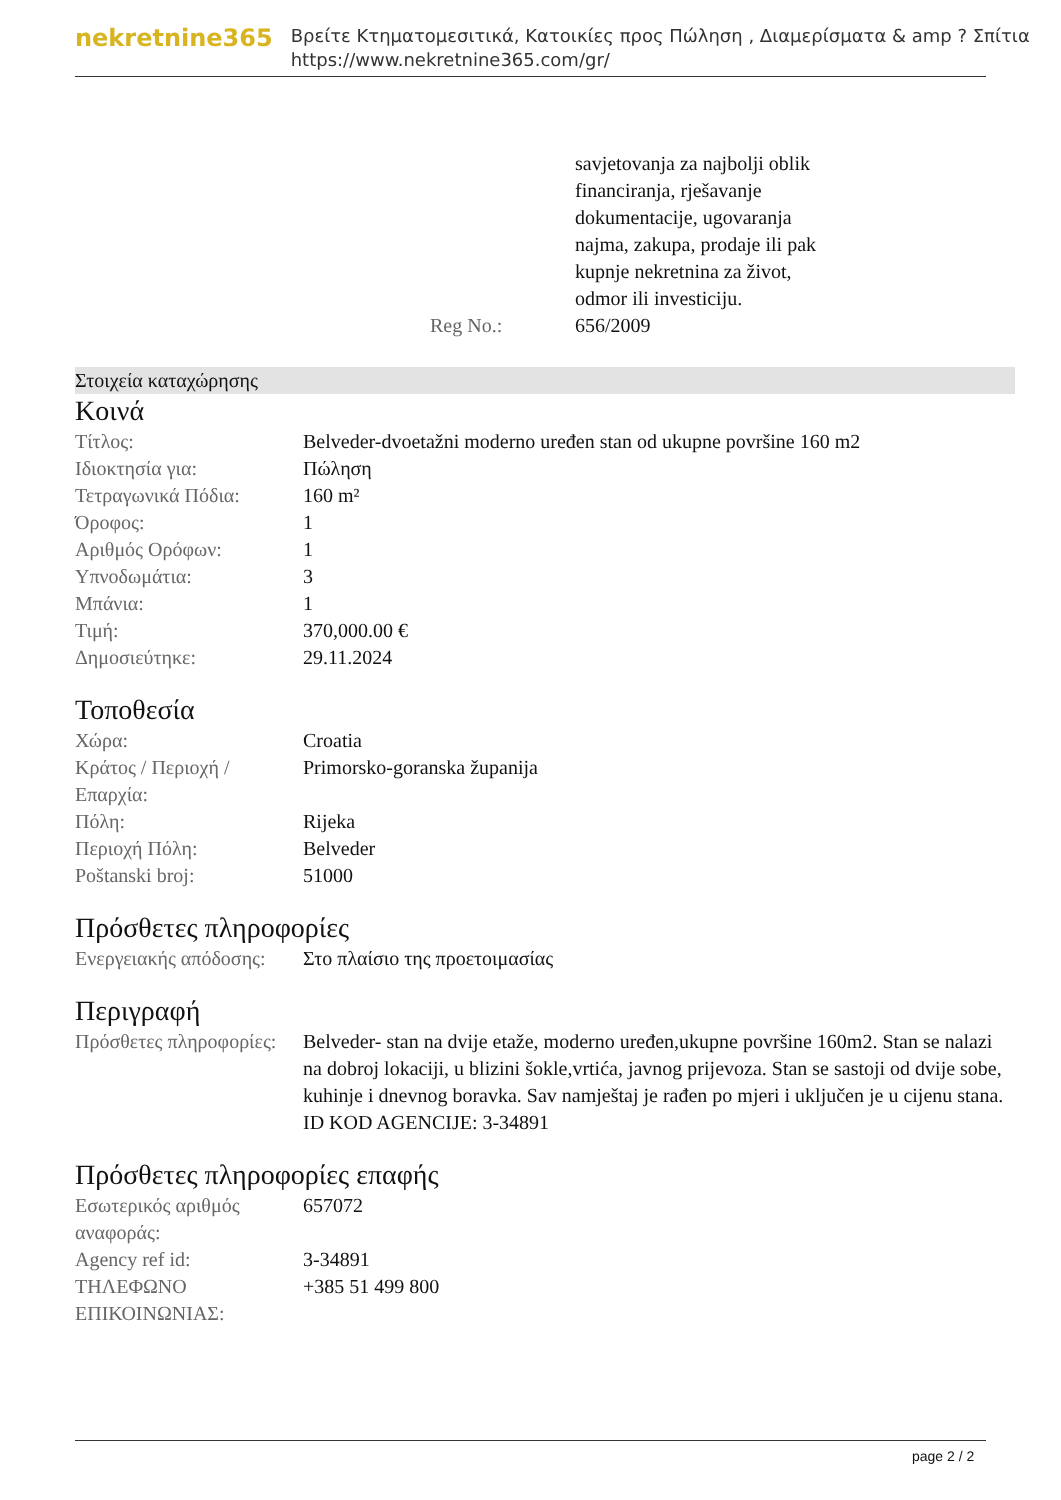nekretnine365
Βρείτε Κτηματομεσιτικά, Κατοικίες προς Πώληση , Διαμερίσματα & amp ? Σπίτια
https://www.nekretnine365.com/gr/
| | savjetovanja za najbolji oblik financiranja, rješavanje dokumentacije, ugovaranja najma, zakupa, prodaje ili pak kupnje nekretnina za život, odmor ili investiciju. |
| Reg No.: | 656/2009 |
Στοιχεία καταχώρησης
Κοινά
| Τίτλος: | Belveder-dvoetažni moderno uređen stan od ukupne površine 160 m2 |
| Ιδιοκτησία για: | Πώληση |
| Τετραγωνικά Πόδια: | 160 m² |
| Όροφος: | 1 |
| Αριθμός Ορόφων: | 1 |
| Υπνοδωμάτια: | 3 |
| Μπάνια: | 1 |
| Τιμή: | 370,000.00 € |
| Δημοσιεύτηκε: | 29.11.2024 |
Τοποθεσία
| Χώρα: | Croatia |
| Κράτος / Περιοχή / Επαρχία: | Primorsko-goranska županija |
| Πόλη: | Rijeka |
| Περιοχή Πόλη: | Belveder |
| Poštanski broj: | 51000 |
Πρόσθετες πληροφορίες
| Ενεργειακής απόδοσης: | Στο πλαίσιο της προετοιμασίας |
Περιγραφή
| Πρόσθετες πληροφορίες: | Belveder- stan na dvije etaže, moderno uređen,ukupne površine 160m2. Stan se nalazi na dobroj lokaciji, u blizini šokle,vrtića, javnog prijevoza. Stan se sastoji od dvije sobe, kuhinje i dnevnog boravka. Sav namještaj je rađen po mjeri i uključen je u cijenu stana. ID KOD AGENCIJE: 3-34891 |
Πρόσθετες πληροφορίες επαφής
| Εσωτερικός αριθμός αναφοράς: | 657072 |
| Agency ref id: | 3-34891 |
| ΤΗΛΕΦΩΝΟ ΕΠΙΚΟΙΝΩΝΙΑΣ: | +385 51 499 800 |
page 2 / 2